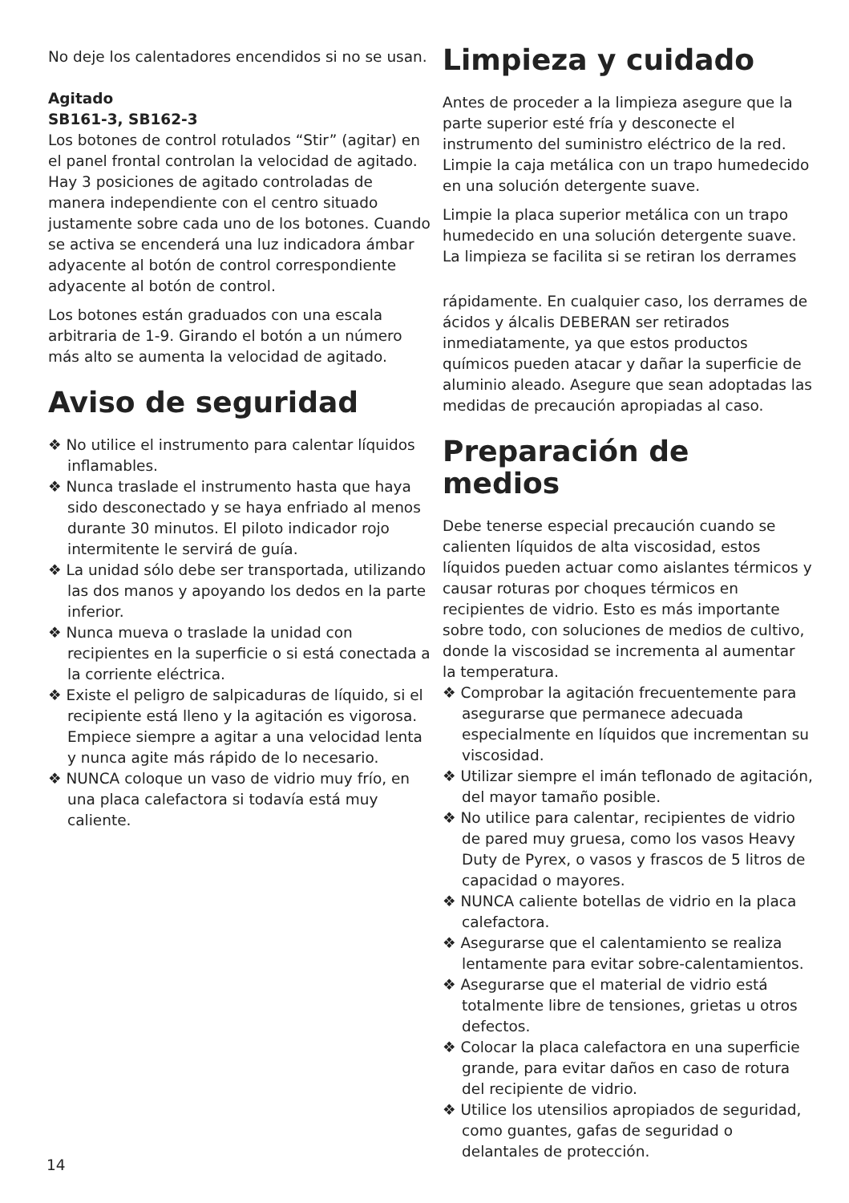No deje los calentadores encendidos si no se usan.
Agitado
SB161-3, SB162-3
Los botones de control rotulados “Stir” (agitar) en el panel frontal controlan la velocidad de agitado. Hay 3 posiciones de agitado controladas de manera independiente con el centro situado justamente sobre cada uno de los botones. Cuando se activa se encenderá una luz indicadora ámbar adyacente al botón de control correspondiente adyacente al botón de control.
Los botones están graduados con una escala arbitraria de 1-9. Girando el botón a un número más alto se aumenta la velocidad de agitado.
Aviso de seguridad
❖ No utilice el instrumento para calentar líquidos inflamables.
❖ Nunca traslade el instrumento hasta que haya sido desconectado y se haya enfriado al menos durante 30 minutos. El piloto indicador rojo intermitente le servirá de guía.
❖ La unidad sólo debe ser transportada, utilizando las dos manos y apoyando los dedos en la parte inferior.
❖ Nunca mueva o traslade la unidad con recipientes en la superficie o si está conectada a la corriente eléctrica.
❖ Existe el peligro de salpicaduras de líquido, si el recipiente está lleno y la agitación es vigorosa. Empiece siempre a agitar a una velocidad lenta y nunca agite más rápido de lo necesario.
❖ NUNCA coloque un vaso de vidrio muy frío, en una placa calefactora si todavía está muy caliente.
Limpieza y cuidado
Antes de proceder a la limpieza asegure que la parte superior esté fría y desconecte el instrumento del suministro eléctrico de la red. Limpie la caja metálica con un trapo humedecido en una solución detergente suave.
Limpie la placa superior metálica con un trapo humedecido en una solución detergente suave. La limpieza se facilita si se retiran los derrames
rápidamente. En cualquier caso, los derrames de ácidos y álcalis DEBERAN ser retirados inmediatamente, ya que estos productos químicos pueden atacar y dañar la superficie de aluminio aleado. Asegure que sean adoptadas las medidas de precaución apropiadas al caso.
Preparación de medios
Debe tenerse especial precaución cuando se calienten líquidos de alta viscosidad, estos líquidos pueden actuar como aislantes térmicos y causar roturas por choques térmicos en recipientes de vidrio. Esto es más importante sobre todo, con soluciones de medios de cultivo, donde la viscosidad se incrementa al aumentar la temperatura.
❖ Comprobar la agitación frecuentemente para asegurarse que permanece adecuada especialmente en líquidos que incrementan su viscosidad.
❖ Utilizar siempre el imán teflonado de agitación, del mayor tamaño posible.
❖ No utilice para calentar, recipientes de vidrio de pared muy gruesa, como los vasos Heavy Duty de Pyrex, o vasos y frascos de 5 litros de capacidad o mayores.
❖ NUNCA caliente botellas de vidrio en la placa calefactora.
❖ Asegurarse que el calentamiento se realiza lentamente para evitar sobre-calentamientos.
❖ Asegurarse que el material de vidrio está totalmente libre de tensiones, grietas u otros defectos.
❖ Colocar la placa calefactora en una superficie grande, para evitar daños en caso de rotura del recipiente de vidrio.
❖ Utilice los utensilios apropiados de seguridad, como guantes, gafas de seguridad o delantales de protección.
14